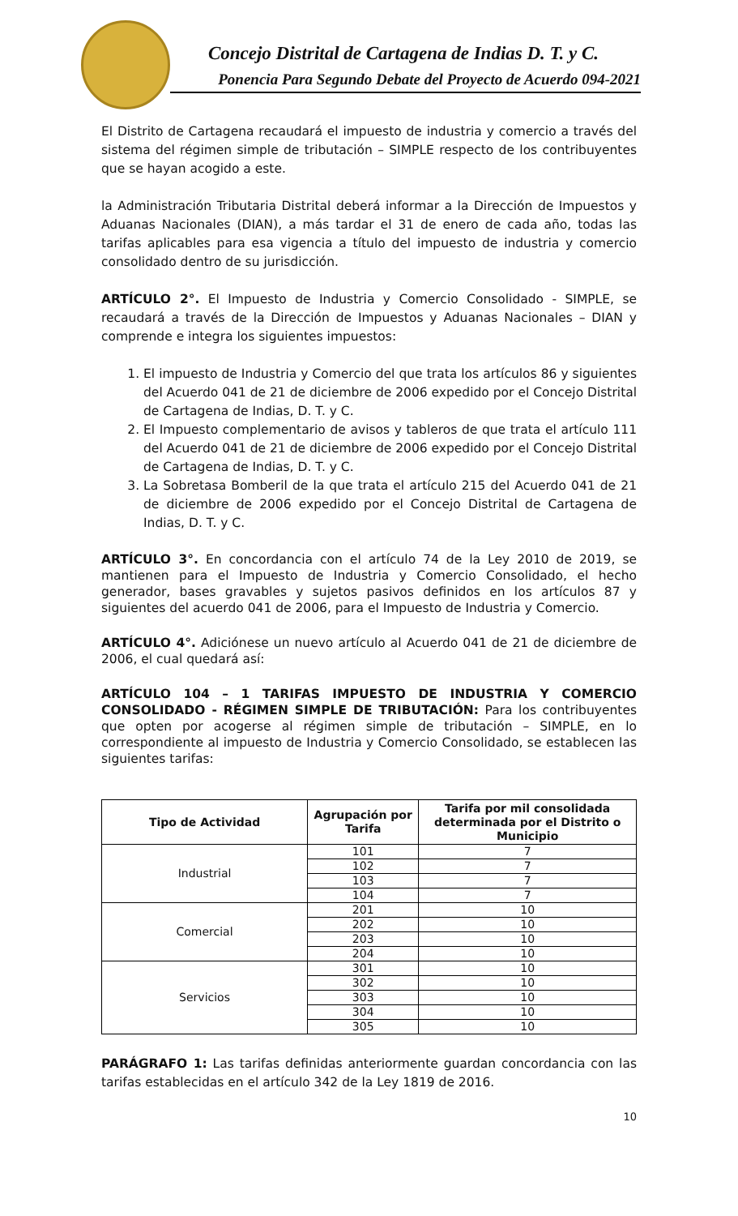Concejo Distrital de Cartagena de Indias D. T. y C.
Ponencia Para Segundo Debate del Proyecto de Acuerdo 094-2021
El Distrito de Cartagena recaudará el impuesto de industria y comercio a través del sistema del régimen simple de tributación – SIMPLE respecto de los contribuyentes que se hayan acogido a este.
la Administración Tributaria Distrital deberá informar a la Dirección de Impuestos y Aduanas Nacionales (DIAN), a más tardar el 31 de enero de cada año, todas las tarifas aplicables para esa vigencia a título del impuesto de industria y comercio consolidado dentro de su jurisdicción.
ARTÍCULO 2°. El Impuesto de Industria y Comercio Consolidado - SIMPLE, se recaudará a través de la Dirección de Impuestos y Aduanas Nacionales – DIAN y comprende e integra los siguientes impuestos:
1. El impuesto de Industria y Comercio del que trata los artículos 86 y siguientes del Acuerdo 041 de 21 de diciembre de 2006 expedido por el Concejo Distrital de Cartagena de Indias, D. T. y C.
2. El Impuesto complementario de avisos y tableros de que trata el artículo 111 del Acuerdo 041 de 21 de diciembre de 2006 expedido por el Concejo Distrital de Cartagena de Indias, D. T. y C.
3. La Sobretasa Bomberil de la que trata el artículo 215 del Acuerdo 041 de 21 de diciembre de 2006 expedido por el Concejo Distrital de Cartagena de Indias, D. T. y C.
ARTÍCULO 3°. En concordancia con el artículo 74 de la Ley 2010 de 2019, se mantienen para el Impuesto de Industria y Comercio Consolidado, el hecho generador, bases gravables y sujetos pasivos definidos en los artículos 87 y siguientes del acuerdo 041 de 2006, para el Impuesto de Industria y Comercio.
ARTÍCULO 4°. Adiciónese un nuevo artículo al Acuerdo 041 de 21 de diciembre de 2006, el cual quedará así:
ARTÍCULO 104 – 1 TARIFAS IMPUESTO DE INDUSTRIA Y COMERCIO CONSOLIDADO - RÉGIMEN SIMPLE DE TRIBUTACIÓN: Para los contribuyentes que opten por acogerse al régimen simple de tributación – SIMPLE, en lo correspondiente al impuesto de Industria y Comercio Consolidado, se establecen las siguientes tarifas:
| Tipo de Actividad | Agrupación por Tarifa | Tarifa por mil consolidada determinada por el Distrito o Municipio |
| --- | --- | --- |
| Industrial | 101 | 7 |
| | 102 | 7 |
| | 103 | 7 |
| | 104 | 7 |
| Comercial | 201 | 10 |
| | 202 | 10 |
| | 203 | 10 |
| | 204 | 10 |
| Servicios | 301 | 10 |
| | 302 | 10 |
| | 303 | 10 |
| | 304 | 10 |
| | 305 | 10 |
PARÁGRAFO 1: Las tarifas definidas anteriormente guardan concordancia con las tarifas establecidas en el artículo 342 de la Ley 1819 de 2016.
10